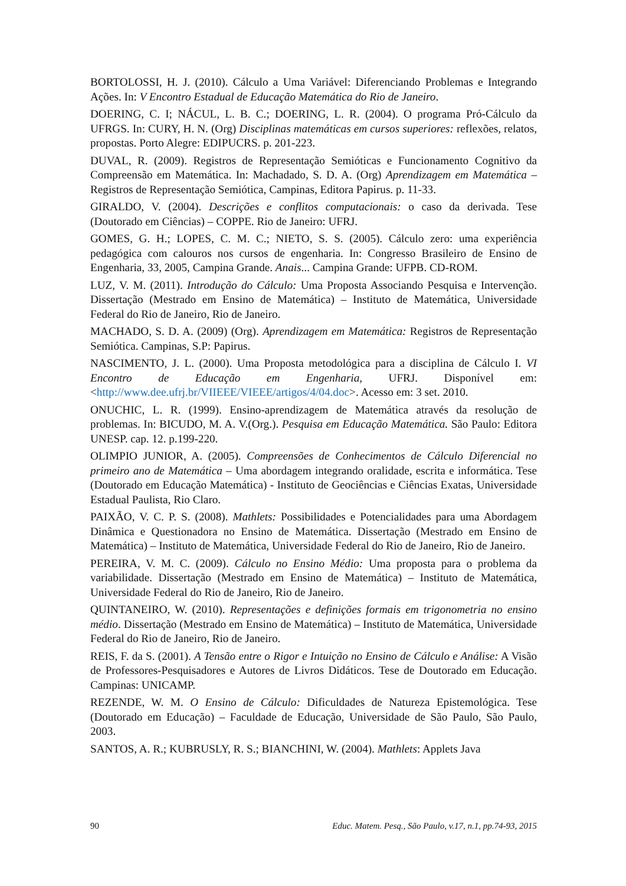BORTOLOSSI, H. J. (2010). Cálculo a Uma Variável: Diferenciando Problemas e Integrando Ações. In: V Encontro Estadual de Educação Matemática do Rio de Janeiro.
DOERING, C. I; NÁCUL, L. B. C.; DOERING, L. R. (2004). O programa Pró-Cálculo da UFRGS. In: CURY, H. N. (Org) Disciplinas matemáticas em cursos superiores: reflexões, relatos, propostas. Porto Alegre: EDIPUCRS. p. 201-223.
DUVAL, R. (2009). Registros de Representação Semióticas e Funcionamento Cognitivo da Compreensão em Matemática. In: Machadado, S. D. A. (Org) Aprendizagem em Matemática – Registros de Representação Semiótica, Campinas, Editora Papirus. p. 11-33.
GIRALDO, V. (2004). Descrições e conflitos computacionais: o caso da derivada. Tese (Doutorado em Ciências) – COPPE. Rio de Janeiro: UFRJ.
GOMES, G. H.; LOPES, C. M. C.; NIETO, S. S. (2005). Cálculo zero: uma experiência pedagógica com calouros nos cursos de engenharia. In: Congresso Brasileiro de Ensino de Engenharia, 33, 2005, Campina Grande. Anais... Campina Grande: UFPB. CD-ROM.
LUZ, V. M. (2011). Introdução do Cálculo: Uma Proposta Associando Pesquisa e Intervenção. Dissertação (Mestrado em Ensino de Matemática) – Instituto de Matemática, Universidade Federal do Rio de Janeiro, Rio de Janeiro.
MACHADO, S. D. A. (2009) (Org). Aprendizagem em Matemática: Registros de Representação Semiótica. Campinas, S.P: Papirus.
NASCIMENTO, J. L. (2000). Uma Proposta metodológica para a disciplina de Cálculo I. VI Encontro de Educação em Engenharia, UFRJ. Disponível em: <http://www.dee.ufrj.br/VIIEEE/VIEEE/artigos/4/04.doc>. Acesso em: 3 set. 2010.
ONUCHIC, L. R. (1999). Ensino-aprendizagem de Matemática através da resolução de problemas. In: BICUDO, M. A. V.(Org.). Pesquisa em Educação Matemática. São Paulo: Editora UNESP. cap. 12. p.199-220.
OLIMPIO JUNIOR, A. (2005). Compreensões de Conhecimentos de Cálculo Diferencial no primeiro ano de Matemática – Uma abordagem integrando oralidade, escrita e informática. Tese (Doutorado em Educação Matemática) - Instituto de Geociências e Ciências Exatas, Universidade Estadual Paulista, Rio Claro.
PAIXÃO, V. C. P. S. (2008). Mathlets: Possibilidades e Potencialidades para uma Abordagem Dinâmica e Questionadora no Ensino de Matemática. Dissertação (Mestrado em Ensino de Matemática) – Instituto de Matemática, Universidade Federal do Rio de Janeiro, Rio de Janeiro.
PEREIRA, V. M. C. (2009). Cálculo no Ensino Médio: Uma proposta para o problema da variabilidade. Dissertação (Mestrado em Ensino de Matemática) – Instituto de Matemática, Universidade Federal do Rio de Janeiro, Rio de Janeiro.
QUINTANEIRO, W. (2010). Representações e definições formais em trigonometria no ensino médio. Dissertação (Mestrado em Ensino de Matemática) – Instituto de Matemática, Universidade Federal do Rio de Janeiro, Rio de Janeiro.
REIS, F. da S. (2001). A Tensão entre o Rigor e Intuição no Ensino de Cálculo e Análise: A Visão de Professores-Pesquisadores e Autores de Livros Didáticos. Tese de Doutorado em Educação. Campinas: UNICAMP.
REZENDE, W. M. O Ensino de Cálculo: Dificuldades de Natureza Epistemológica. Tese (Doutorado em Educação) – Faculdade de Educação, Universidade de São Paulo, São Paulo, 2003.
SANTOS, A. R.; KUBRUSLY, R. S.; BIANCHINI, W. (2004). Mathlets: Applets Java
90 Educ. Matem. Pesq., São Paulo, v.17, n.1, pp.74-93, 2015